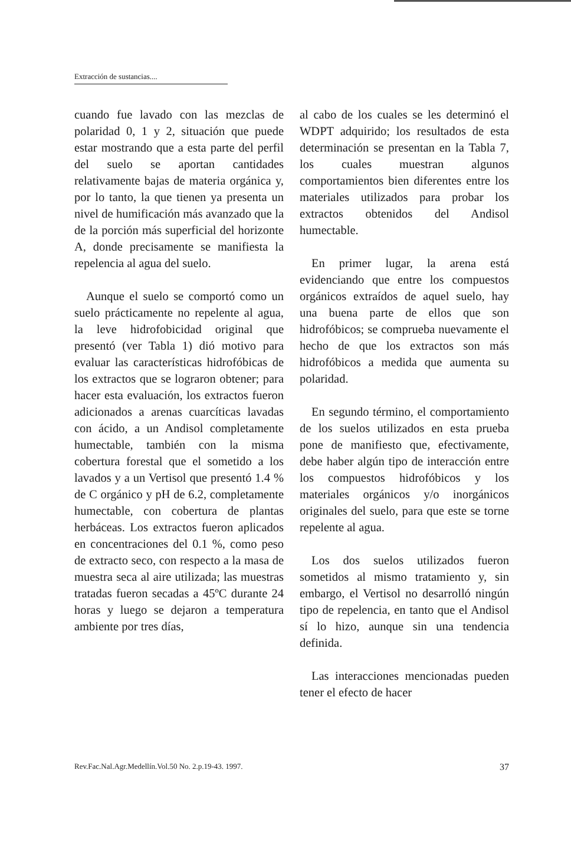Extracción de sustancias....
cuando fue lavado con las mezclas de polaridad 0, 1 y 2, situación que puede estar mostrando que a esta parte del perfil del suelo se aportan cantidades relativamente bajas de materia orgánica y, por lo tanto, la que tienen ya presenta un nivel de humificación más avanzado que la de la porción más superficial del horizonte A, donde precisamente se manifiesta la repelencia al agua del suelo.
Aunque el suelo se comportó como un suelo prácticamente no repelente al agua, la leve hidrofobicidad original que presentó (ver Tabla 1) dió motivo para evaluar las características hidrofóbicas de los extractos que se lograron obtener; para hacer esta evaluación, los extractos fueron adicionados a arenas cuarcíticas lavadas con ácido, a un Andisol completamente humectable, también con la misma cobertura forestal que el sometido a los lavados y a un Vertisol que presentó 1.4 % de C orgánico y pH de 6.2, completamente humectable, con cobertura de plantas herbáceas. Los extractos fueron aplicados en concentraciones del 0.1 %, como peso de extracto seco, con respecto a la masa de muestra seca al aire utilizada; las muestras tratadas fueron secadas a 45ºC durante 24 horas y luego se dejaron a temperatura ambiente por tres días,
al cabo de los cuales se les determinó el WDPT adquirido; los resultados de esta determinación se presentan en la Tabla 7, los cuales muestran algunos comportamientos bien diferentes entre los materiales utilizados para probar los extractos obtenidos del Andisol humectable.
En primer lugar, la arena está evidenciando que entre los compuestos orgánicos extraídos de aquel suelo, hay una buena parte de ellos que son hidrofóbicos; se comprueba nuevamente el hecho de que los extractos son más hidrofóbicos a medida que aumenta su polaridad.
En segundo término, el comportamiento de los suelos utilizados en esta prueba pone de manifiesto que, efectivamente, debe haber algún tipo de interacción entre los compuestos hidrofóbicos y los materiales orgánicos y/o inorgánicos originales del suelo, para que este se torne repelente al agua.
Los dos suelos utilizados fueron sometidos al mismo tratamiento y, sin embargo, el Vertisol no desarrolló ningún tipo de repelencia, en tanto que el Andisol sí lo hizo, aunque sin una tendencia definida.
Las interacciones mencionadas pueden tener el efecto de hacer
Rev.Fac.Nal.Agr.Medellín.Vol.50 No. 2.p.19-43. 1997. 37